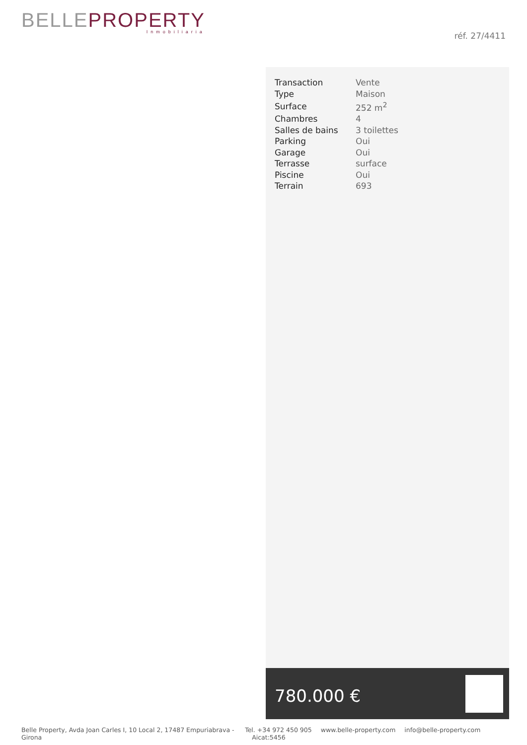BELLE PROPERTY
Inmobiliaria
réf. 27/4411
| Transaction | Vente |
| Type | Maison |
| Surface | 252 m<sup>2</sup> |
| Chambres | 4 |
| Salles de bains | 3 toilettes |
| Parking | Oui |
| Garage | Oui |
| Terrasse | surface |
| Piscine | Oui |
| Terrain | 693 |
780.000 €
Belle Property, Avda Joan Carles I, 10 Local 2, 17487 Empuriabrava - Girona
Tel. +34 972 450 905 www.belle-property.com info@belle-property.com Aicat:5456